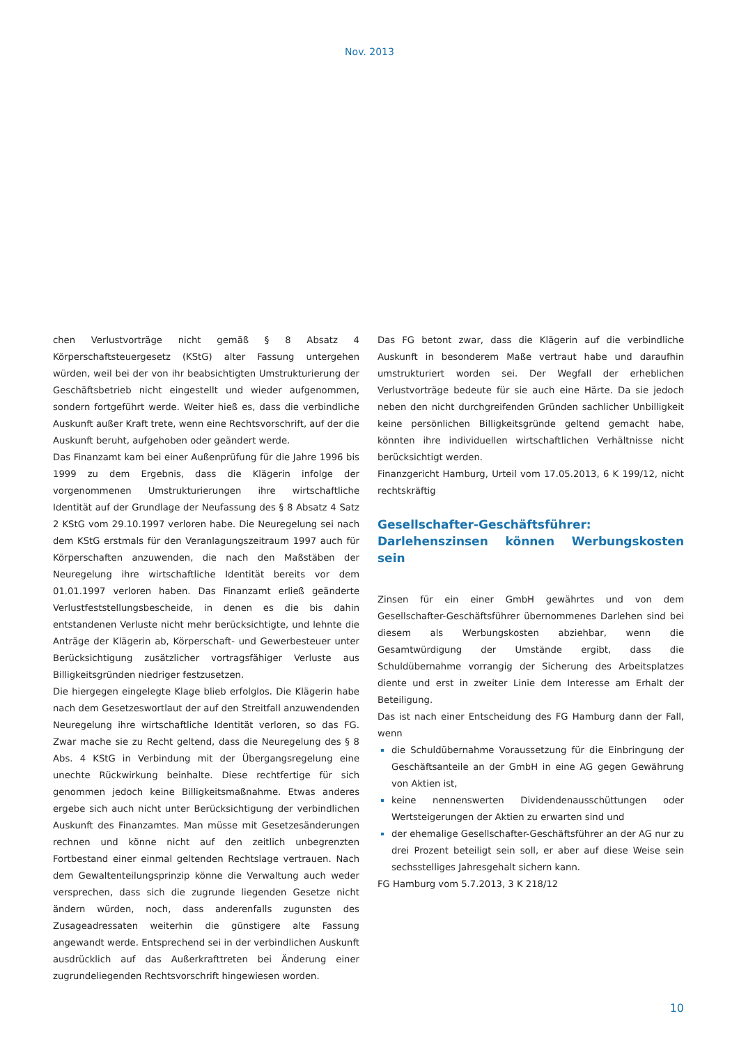Nov. 2013
chen Verlustvorträge nicht gemäß § 8 Absatz 4 Körperschaftsteuergesetz (KStG) alter Fassung untergehen würden, weil bei der von ihr beabsichtigten Umstrukturierung der Geschäftsbetrieb nicht eingestellt und wieder aufgenommen, sondern fortgeführt werde. Weiter hieß es, dass die verbindliche Auskunft außer Kraft trete, wenn eine Rechtsvorschrift, auf der die Auskunft beruht, aufgehoben oder geändert werde.
Das Finanzamt kam bei einer Außenprüfung für die Jahre 1996 bis 1999 zu dem Ergebnis, dass die Klägerin infolge der vorgenommenen Umstrukturierungen ihre wirtschaftliche Identität auf der Grundlage der Neufassung des § 8 Absatz 4 Satz 2 KStG vom 29.10.1997 verloren habe. Die Neuregelung sei nach dem KStG erstmals für den Veranlagungszeitraum 1997 auch für Körperschaften anzuwenden, die nach den Maßstäben der Neuregelung ihre wirtschaftliche Identität bereits vor dem 01.01.1997 verloren haben. Das Finanzamt erließ geänderte Verlustfeststellungsbescheide, in denen es die bis dahin entstandenen Verluste nicht mehr berücksichtigte, und lehnte die Anträge der Klägerin ab, Körperschaft- und Gewerbesteuer unter Berücksichtigung zusätzlicher vortragsfähiger Verluste aus Billigkeitsgründen niedriger festzusetzen.
Die hiergegen eingelegte Klage blieb erfolglos. Die Klägerin habe nach dem Gesetzeswortlaut der auf den Streitfall anzuwendenden Neuregelung ihre wirtschaftliche Identität verloren, so das FG. Zwar mache sie zu Recht geltend, dass die Neuregelung des § 8 Abs. 4 KStG in Verbindung mit der Übergangsregelung eine unechte Rückwirkung beinhalte. Diese rechtfertige für sich genommen jedoch keine Billigkeitsmaßnahme. Etwas anderes ergebe sich auch nicht unter Berücksichtigung der verbindlichen Auskunft des Finanzamtes. Man müsse mit Gesetzesänderungen rechnen und könne nicht auf den zeitlich unbegrenzten Fortbestand einer einmal geltenden Rechtslage vertrauen. Nach dem Gewaltenteilungsprinzip könne die Verwaltung auch weder versprechen, dass sich die zugrunde liegenden Gesetze nicht ändern würden, noch, dass anderenfalls zugunsten des Zusageadressaten weiterhin die günstigere alte Fassung angewandt werde. Entsprechend sei in der verbindlichen Auskunft ausdrücklich auf das Außerkrafttreten bei Änderung einer zugrundeliegenden Rechtsvorschrift hingewiesen worden.
Das FG betont zwar, dass die Klägerin auf die verbindliche Auskunft in besonderem Maße vertraut habe und daraufhin umstrukturiert worden sei. Der Wegfall der erheblichen Verlustvorträge bedeute für sie auch eine Härte. Da sie jedoch neben den nicht durchgreifenden Gründen sachlicher Unbilligkeit keine persönlichen Billigkeitsgründe geltend gemacht habe, könnten ihre individuellen wirtschaftlichen Verhältnisse nicht berücksichtigt werden.
Finanzgericht Hamburg, Urteil vom 17.05.2013, 6 K 199/12, nicht rechtskräftig
Gesellschafter-Geschäftsführer: Darlehenszinsen können Werbungskosten sein
Zinsen für ein einer GmbH gewährtes und von dem Gesellschafter-Geschäftsführer übernommenes Darlehen sind bei diesem als Werbungskosten abziehbar, wenn die Gesamtwürdigung der Umstände ergibt, dass die Schuldübernahme vorrangig der Sicherung des Arbeitsplatzes diente und erst in zweiter Linie dem Interesse am Erhalt der Beteiligung.
Das ist nach einer Entscheidung des FG Hamburg dann der Fall, wenn
die Schuldübernahme Voraussetzung für die Einbringung der Geschäftsanteile an der GmbH in eine AG gegen Gewährung von Aktien ist,
keine nennenswerten Dividendenausschüttungen oder Wertsteigerungen der Aktien zu erwarten sind und
der ehemalige Gesellschafter-Geschäftsführer an der AG nur zu drei Prozent beteiligt sein soll, er aber auf diese Weise sein sechsstelliges Jahresgehalt sichern kann.
FG Hamburg vom 5.7.2013, 3 K 218/12
10